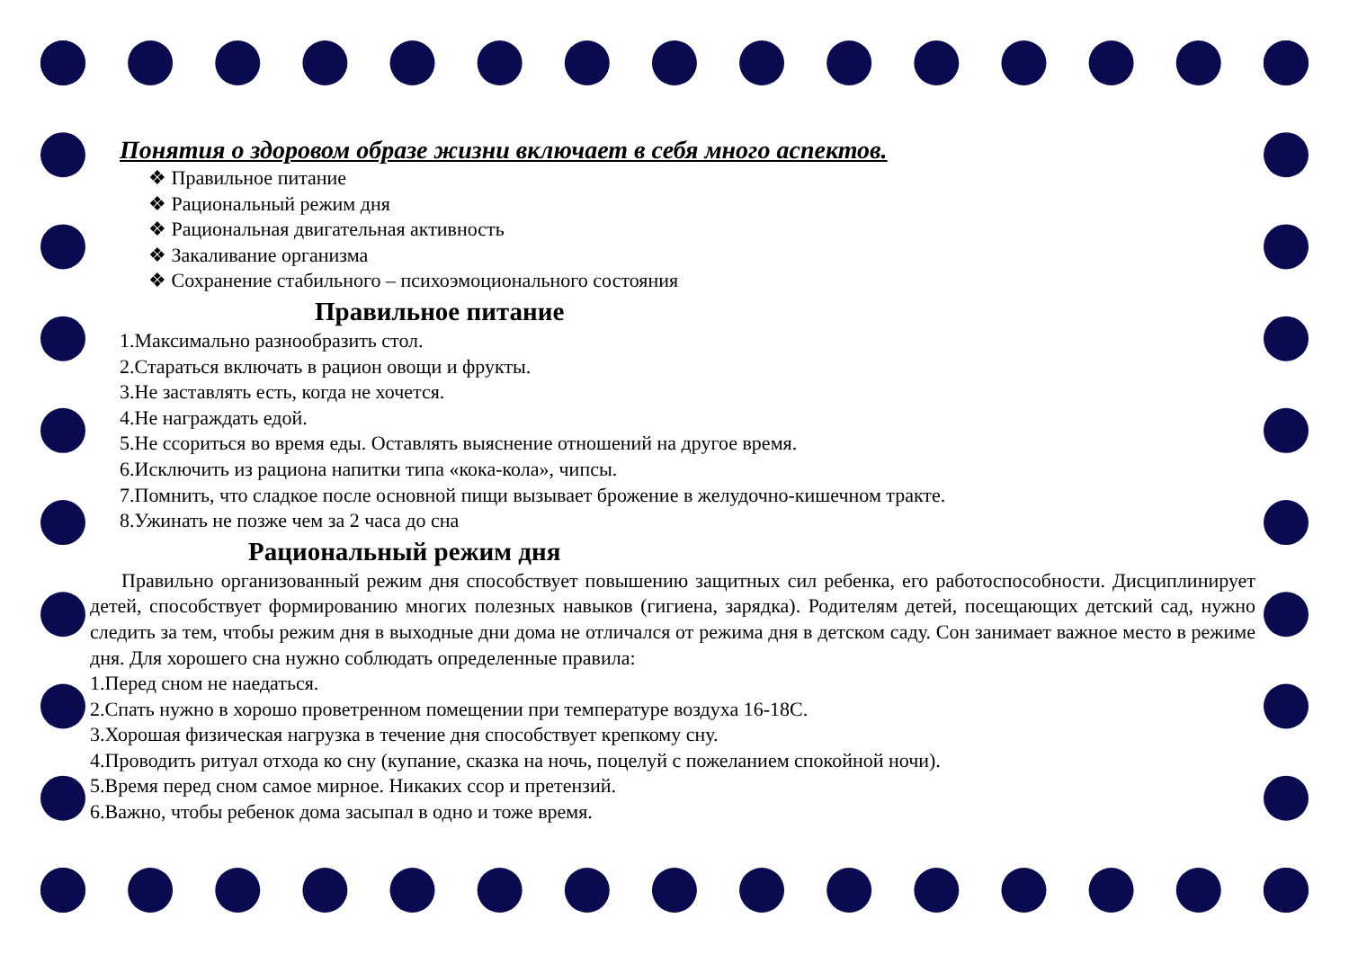Понятия о здоровом образе жизни включает в себя много аспектов.
❖ Правильное питание
❖ Рациональный режим дня
❖ Рациональная двигательная активность
❖ Закаливание организма
❖ Сохранение стабильного – психоэмоционального состояния
Правильное питание
1.Максимально разнообразить стол.
2.Стараться включать в рацион овощи и фрукты.
3.Не заставлять есть, когда не хочется.
4.Не награждать едой.
5.Не ссориться во время еды. Оставлять выяснение отношений на другое время.
6.Исключить из рациона напитки типа «кока-кола», чипсы.
7.Помнить, что сладкое после основной пищи вызывает брожение в желудочно-кишечном тракте.
8.Ужинать не позже чем за 2 часа до сна
Рациональный режим дня
Правильно организованный режим дня способствует повышению защитных сил ребенка, его работоспособности. Дисциплинирует детей, способствует формированию многих полезных навыков (гигиена, зарядка). Родителям детей, посещающих детский сад, нужно следить за тем, чтобы режим дня в выходные дни дома не отличался от режима дня в детском саду. Сон занимает важное место в режиме дня. Для хорошего сна нужно соблюдать определенные правила:
1.Перед сном не наедаться.
2.Спать нужно в хорошо проветренном помещении при температуре воздуха 16-18С.
3.Хорошая физическая нагрузка в течение дня способствует крепкому сну.
4.Проводить ритуал отхода ко сну (купание, сказка на ночь, поцелуй с пожеланием спокойной ночи).
5.Время перед сном самое мирное. Никаких ссор и претензий.
6.Важно, чтобы ребенок дома засыпал в одно и тоже время.